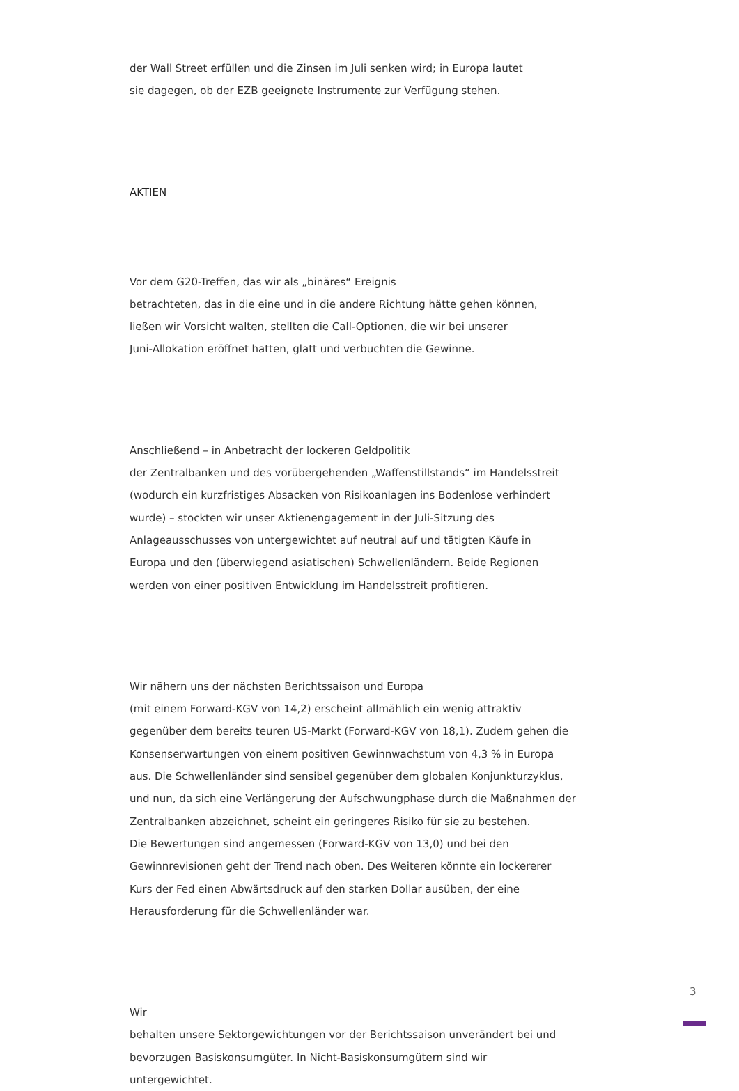der Wall Street erfüllen und die Zinsen im Juli senken wird; in Europa lautet
sie dagegen, ob der EZB geeignete Instrumente zur Verfügung stehen.
AKTIEN
Vor dem G20-Treffen, das wir als „binäres“ Ereignis
betrachteten, das in die eine und in die andere Richtung hätte gehen können,
ließen wir Vorsicht walten, stellten die Call-Optionen, die wir bei unserer
Juni-Allokation eröffnet hatten, glatt und verbuchten die Gewinne.
Anschließend – in Anbetracht der lockeren Geldpolitik
der Zentralbanken und des vorübergehenden „Waffenstillstands“ im Handelsstreit
(wodurch ein kurzfristiges Absacken von Risikoanlagen ins Bodenlose verhindert
wurde) – stockten wir unser Aktienengagement in der Juli-Sitzung des
Anlageausschusses von untergewichtet auf neutral auf und tätigten Käufe in
Europa und den (überwiegend asiatischen) Schwellenländern. Beide Regionen
werden von einer positiven Entwicklung im Handelsstreit profitieren.
Wir nähern uns der nächsten Berichtssaison und Europa
(mit einem Forward-KGV von 14,2) erscheint allmählich ein wenig attraktiv
gegenüber dem bereits teuren US-Markt (Forward-KGV von 18,1). Zudem gehen die
Konsenserwartungen von einem positiven Gewinnwachstum von 4,3 % in Europa
aus. Die Schwellenländer sind sensibel gegenüber dem globalen Konjunkturzyklus,
und nun, da sich eine Verlängerung der Aufschwungphase durch die Maßnahmen der
Zentralbanken abzeichnet, scheint ein geringeres Risiko für sie zu bestehen.
Die Bewertungen sind angemessen (Forward-KGV von 13,0) und bei den
Gewinnrevisionen geht der Trend nach oben. Des Weiteren könnte ein lockererer
Kurs der Fed einen Abwärtsdruck auf den starken Dollar ausüben, der eine
Herausforderung für die Schwellenländer war.
Wir
behalten unsere Sektorgewichtungen vor der Berichtssaison unverändert bei und
bevorzugen Basiskonsumgüter. In Nicht-Basiskonsumgütern sind wir
untergewichtet.
3